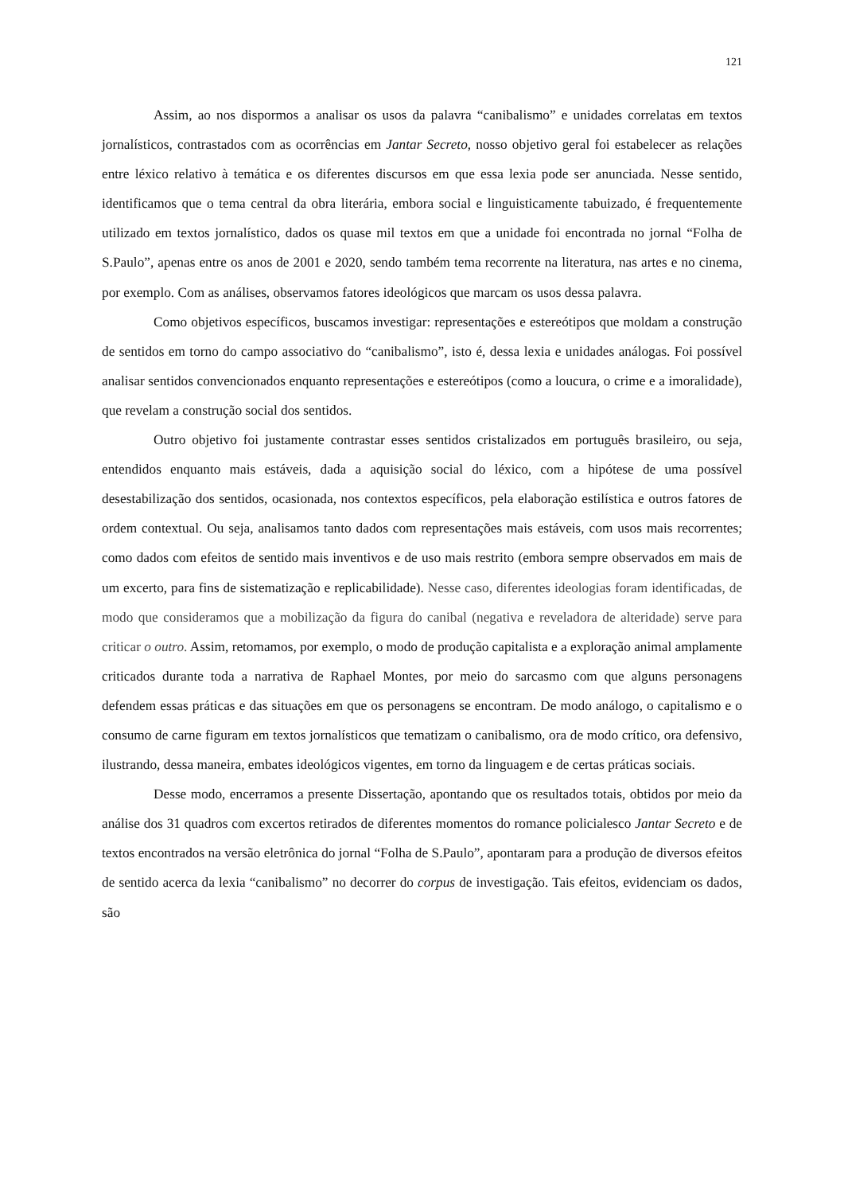121
Assim, ao nos dispormos a analisar os usos da palavra “canibalismo” e unidades correlatas em textos jornalísticos, contrastados com as ocorrências em Jantar Secreto, nosso objetivo geral foi estabelecer as relações entre léxico relativo à temática e os diferentes discursos em que essa lexia pode ser anunciada. Nesse sentido, identificamos que o tema central da obra literária, embora social e linguisticamente tabuizado, é frequentemente utilizado em textos jornalístico, dados os quase mil textos em que a unidade foi encontrada no jornal “Folha de S.Paulo”, apenas entre os anos de 2001 e 2020, sendo também tema recorrente na literatura, nas artes e no cinema, por exemplo. Com as análises, observamos fatores ideológicos que marcam os usos dessa palavra.
Como objetivos específicos, buscamos investigar: representações e estereótipos que moldam a construção de sentidos em torno do campo associativo do “canibalismo”, isto é, dessa lexia e unidades análogas. Foi possível analisar sentidos convencionados enquanto representações e estereótipos (como a loucura, o crime e a imoralidade), que revelam a construção social dos sentidos.
Outro objetivo foi justamente contrastar esses sentidos cristalizados em português brasileiro, ou seja, entendidos enquanto mais estáveis, dada a aquisição social do léxico, com a hipótese de uma possível desestabilização dos sentidos, ocasionada, nos contextos específicos, pela elaboração estilística e outros fatores de ordem contextual. Ou seja, analisamos tanto dados com representações mais estáveis, com usos mais recorrentes; como dados com efeitos de sentido mais inventivos e de uso mais restrito (embora sempre observados em mais de um excerto, para fins de sistematização e replicabilidade). Nesse caso, diferentes ideologias foram identificadas, de modo que consideramos que a mobilização da figura do canibal (negativa e reveladora de alteridade) serve para criticar o outro. Assim, retomamos, por exemplo, o modo de produção capitalista e a exploração animal amplamente criticados durante toda a narrativa de Raphael Montes, por meio do sarcasmo com que alguns personagens defendem essas práticas e das situações em que os personagens se encontram. De modo análogo, o capitalismo e o consumo de carne figuram em textos jornalísticos que tematizam o canibalismo, ora de modo crítico, ora defensivo, ilustrando, dessa maneira, embates ideológicos vigentes, em torno da linguagem e de certas práticas sociais.
Desse modo, encerramos a presente Dissertação, apontando que os resultados totais, obtidos por meio da análise dos 31 quadros com excertos retirados de diferentes momentos do romance policialesco Jantar Secreto e de textos encontrados na versão eletrônica do jornal “Folha de S.Paulo”, apontaram para a produção de diversos efeitos de sentido acerca da lexia “canibalismo” no decorrer do corpus de investigação. Tais efeitos, evidenciam os dados, são